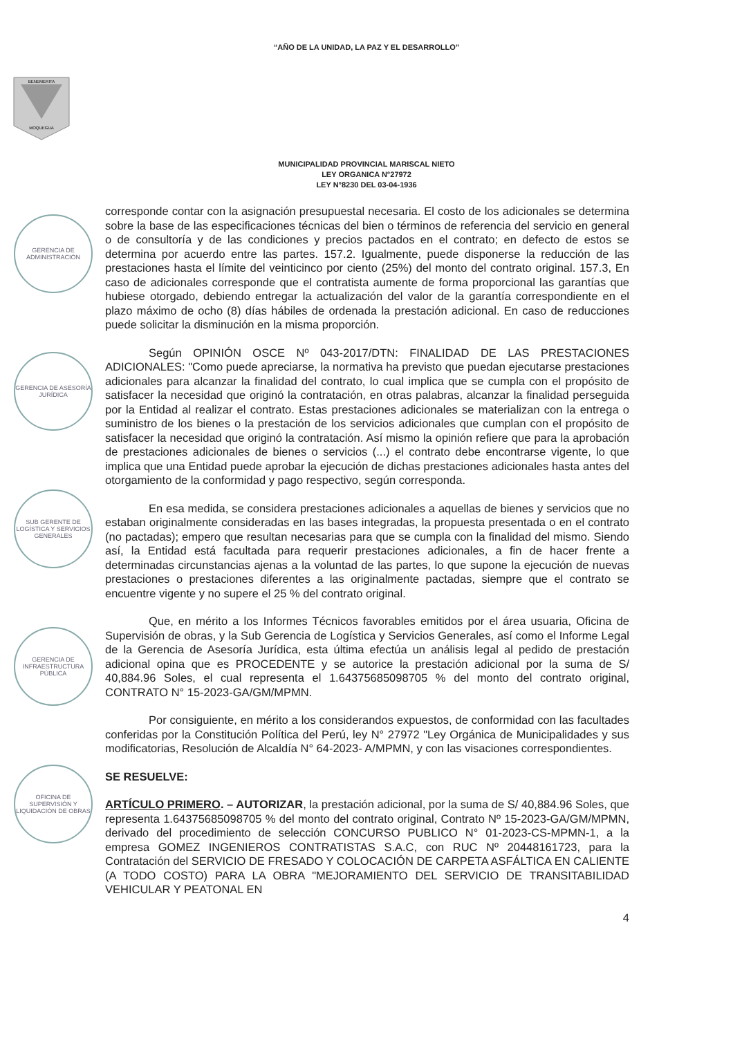“AÑO DE LA UNIDAD, LA PAZ Y EL DESARROLLO”
BENEMERITA
MOQUEGUA
MUNICIPALIDAD PROVINCIAL MARISCAL NIETO
LEY ORGANICA N°27972
LEY N°8230 DEL 03-04-1936
GERENCIA DE ADMINISTRACIÓN
GERENCIA DE ASESORÍA JURÍDICA
SUB GERENTE DE LOGÍSTICA Y SERVICIOS GENERALES
GERENCIA DE INFRAESTRUCTURA PÚBLICA
OFICINA DE SUPERVISIÓN Y LIQUIDACIÓN DE OBRAS
corresponde contar con la asignación presupuestal necesaria. El costo de los adicionales se determina sobre la base de las especificaciones técnicas del bien o términos de referencia del servicio en general o de consultoría y de las condiciones y precios pactados en el contrato; en defecto de estos se determina por acuerdo entre las partes. 157.2. Igualmente, puede disponerse la reducción de las prestaciones hasta el límite del veinticinco por ciento (25%) del monto del contrato original. 157.3, En caso de adicionales corresponde que el contratista aumente de forma proporcional las garantías que hubiese otorgado, debiendo entregar la actualización del valor de la garantía correspondiente en el plazo máximo de ocho (8) días hábiles de ordenada la prestación adicional. En caso de reducciones puede solicitar la disminución en la misma proporción.
Según OPINIÓN OSCE Nº 043-2017/DTN: FINALIDAD DE LAS PRESTACIONES ADICIONALES: "Como puede apreciarse, la normativa ha previsto que puedan ejecutarse prestaciones adicionales para alcanzar la finalidad del contrato, lo cual implica que se cumpla con el propósito de satisfacer la necesidad que originó la contratación, en otras palabras, alcanzar la finalidad perseguida por la Entidad al realizar el contrato. Estas prestaciones adicionales se materializan con la entrega o suministro de los bienes o la prestación de los servicios adicionales que cumplan con el propósito de satisfacer la necesidad que originó la contratación. Así mismo la opinión refiere que para la aprobación de prestaciones adicionales de bienes o servicios (...) el contrato debe encontrarse vigente, lo que implica que una Entidad puede aprobar la ejecución de dichas prestaciones adicionales hasta antes del otorgamiento de la conformidad y pago respectivo, según corresponda.
En esa medida, se considera prestaciones adicionales a aquellas de bienes y servicios que no estaban originalmente consideradas en las bases integradas, la propuesta presentada o en el contrato (no pactadas); empero que resultan necesarias para que se cumpla con la finalidad del mismo. Siendo así, la Entidad está facultada para requerir prestaciones adicionales, a fin de hacer frente a determinadas circunstancias ajenas a la voluntad de las partes, lo que supone la ejecución de nuevas prestaciones o prestaciones diferentes a las originalmente pactadas, siempre que el contrato se encuentre vigente y no supere el 25 % del contrato original.
Que, en mérito a los Informes Técnicos favorables emitidos por el área usuaria, Oficina de Supervisión de obras, y la Sub Gerencia de Logística y Servicios Generales, así como el Informe Legal de la Gerencia de Asesoría Jurídica, esta última efectúa un análisis legal al pedido de prestación adicional opina que es PROCEDENTE y se autorice la prestación adicional por la suma de S/ 40,884.96 Soles, el cual representa el 1.64375685098705 % del monto del contrato original, CONTRATO N° 15-2023-GA/GM/MPMN.
Por consiguiente, en mérito a los considerandos expuestos, de conformidad con las facultades conferidas por la Constitución Política del Perú, ley N° 27972 "Ley Orgánica de Municipalidades y sus modificatorias, Resolución de Alcaldía N° 64-2023- A/MPMN, y con las visaciones correspondientes.
SE RESUELVE:
ARTÍCULO PRIMERO. – AUTORIZAR, la prestación adicional, por la suma de S/ 40,884.96 Soles, que representa 1.64375685098705 % del monto del contrato original, Contrato Nº 15-2023-GA/GM/MPMN, derivado del procedimiento de selección CONCURSO PUBLICO N° 01-2023-CS-MPMN-1, a la empresa GOMEZ INGENIEROS CONTRATISTAS S.A.C, con RUC Nº 20448161723, para la Contratación del SERVICIO DE FRESADO Y COLOCACIÓN DE CARPETA ASFÁLTICA EN CALIENTE (A TODO COSTO) PARA LA OBRA "MEJORAMIENTO DEL SERVICIO DE TRANSITABILIDAD VEHICULAR Y PEATONAL EN
4